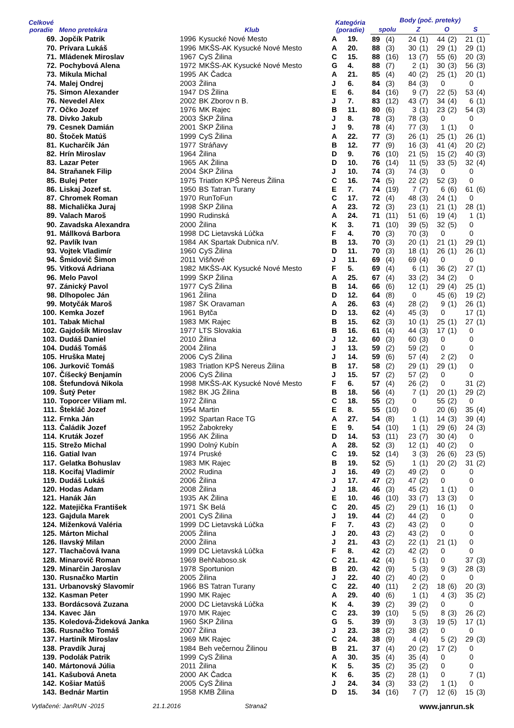| Celkové poradie | Meno pretekára | Klub | | Kategória (poradie) | | Body (poč. preteky) | | | | | | | |
| --- | --- | --- | --- | --- | --- | --- | --- | --- | --- | --- | --- | --- | --- |
| | | | | | | spolu | | Z | | O | | S | |
| 69. | Jopčík Patrik | 1996 | Kysucké Nové Mesto | A | 19. | 89 | (4) | 24 | (1) | 44 | (2) | 21 | (1) |
| 70. | Prívara Lukáš | 1996 | MKŠS-AK Kysucké Nové Mesto | A | 20. | 88 | (3) | 30 | (1) | 29 | (1) | 29 | (1) |
| 71. | Mládenek Miroslav | 1967 | CyS Žilina | C | 15. | 88 | (16) | 13 | (7) | 55 | (6) | 20 | (3) |
| 72. | Pochybová Alena | 1972 | MKŠS-AK Kysucké Nové Mesto | G | 4. | 88 | (7) | 2 | (1) | 30 | (3) | 56 | (3) |
| 73. | Mikula Michal | 1995 | AK Čadca | A | 21. | 85 | (4) | 40 | (2) | 25 | (1) | 20 | (1) |
| 74. | Malej Ondrej | 2003 | Žilina | J | 6. | 84 | (3) | 84 | (3) | 0 | | 0 | |
| 75. | Simon Alexander | 1947 | DS Žilina | E | 6. | 84 | (16) | 9 | (7) | 22 | (5) | 53 | (4) |
| 76. | Nevedel Alex | 2002 | BK Zborov n B. | J | 7. | 83 | (12) | 43 | (7) | 34 | (4) | 6 | (1) |
| 77. | Očko Jozef | 1976 | MK Rajec | B | 11. | 80 | (6) | 3 | (1) | 23 | (2) | 54 | (3) |
| 78. | Divko Jakub | 2003 | ŠKP Žilina | J | 8. | 78 | (3) | 78 | (3) | 0 | | 0 | |
| 79. | Cesnek Damián | 2001 | ŠKP Žilina | J | 9. | 78 | (4) | 77 | (3) | 1 | (1) | 0 | |
| 80. | Štoček Matúš | 1999 | CyS Žilina | A | 22. | 77 | (3) | 26 | (1) | 25 | (1) | 26 | (1) |
| 81. | Kucharčík Ján | 1977 | Stráňavy | B | 12. | 77 | (9) | 16 | (3) | 41 | (4) | 20 | (2) |
| 82. | Hrín Miroslav | 1964 | Žilina | D | 9. | 76 | (10) | 21 | (5) | 15 | (2) | 40 | (3) |
| 83. | Lazar Peter | 1965 | AK Žilina | D | 10. | 76 | (14) | 11 | (5) | 33 | (5) | 32 | (4) |
| 84. | Straňanek Filip | 2004 | ŠKP Žilina | J | 10. | 74 | (3) | 74 | (3) | 0 | | 0 | |
| 85. | Bulej Peter | 1975 | Triatlon KPŠ Nereus Žilina | C | 16. | 74 | (5) | 22 | (2) | 52 | (3) | 0 | |
| 86. | Liskaj Jozef st. | 1950 | BS Tatran Turany | E | 7. | 74 | (19) | 7 | (7) | 6 | (6) | 61 | (6) |
| 87. | Chromek Roman | 1970 | RunToFun | C | 17. | 72 | (4) | 48 | (3) | 24 | (1) | 0 | |
| 88. | Michalička Juraj | 1998 | ŠKP Žilina | A | 23. | 72 | (3) | 23 | (1) | 21 | (1) | 28 | (1) |
| 89. | Valach Maroš | 1990 | Rudinská | A | 24. | 71 | (11) | 51 | (6) | 19 | (4) | 1 | (1) |
| 90. | Zavadska Alexandra | 2000 | Žilina | K | 3. | 71 | (10) | 39 | (5) | 32 | (5) | 0 | |
| 91. | Mállková Barbora | 1998 | DC Lietavská Lúčka | F | 4. | 70 | (3) | 70 | (3) | 0 | | 0 | |
| 92. | Pavlík Ivan | 1984 | AK Spartak Dubnica n/V. | B | 13. | 70 | (3) | 20 | (1) | 21 | (1) | 29 | (1) |
| 93. | Vojtek Vladimír | 1960 | CyS Žilina | D | 11. | 70 | (3) | 18 | (1) | 26 | (1) | 26 | (1) |
| 94. | Šmidovič Šimon | 2011 | Višňové | J | 11. | 69 | (4) | 69 | (4) | 0 | | 0 | |
| 95. | Vitková Adriana | 1982 | MKŠS-AK Kysucké Nové Mesto | F | 5. | 69 | (4) | 6 | (1) | 36 | (2) | 27 | (1) |
| 96. | Melo Pavol | 1999 | ŠKP Žilina | A | 25. | 67 | (4) | 33 | (2) | 34 | (2) | 0 | |
| 97. | Zánický Pavol | 1977 | CyS Žilina | B | 14. | 66 | (6) | 12 | (1) | 29 | (4) | 25 | (1) |
| 98. | Dlhopolec Ján | 1961 | Žilina | D | 12. | 64 | (8) | 0 | | 45 | (6) | 19 | (2) |
| 99. | Motyčák Maroš | 1987 | ŠK Oravaman | A | 26. | 63 | (4) | 28 | (2) | 9 | (1) | 26 | (1) |
| 100. | Kemka Jozef | 1961 | Bytča | D | 13. | 62 | (4) | 45 | (3) | 0 | | 17 | (1) |
| 101. | Tabak Michal | 1983 | MK Rajec | B | 15. | 62 | (3) | 10 | (1) | 25 | (1) | 27 | (1) |
| 102. | Gajdošík Miroslav | 1977 | LTS Slovakia | B | 16. | 61 | (4) | 44 | (3) | 17 | (1) | 0 | |
| 103. | Dudáš Daniel | 2010 | Žilina | J | 12. | 60 | (3) | 60 | (3) | 0 | | 0 | |
| 104. | Dudáš Tomáš | 2004 | Žilina | J | 13. | 59 | (2) | 59 | (2) | 0 | | 0 | |
| 105. | Hruška Matej | 2006 | CyS Žilina | J | 14. | 59 | (6) | 57 | (4) | 2 | (2) | 0 | |
| 106. | Jurkovič Tomáš | 1983 | Triatlon KPŠ Nereus Žilina | B | 17. | 58 | (2) | 29 | (1) | 29 | (1) | 0 | |
| 107. | Číšecký Benjamín | 2006 | CyS Žilina | J | 15. | 57 | (2) | 57 | (2) | 0 | | 0 | |
| 108. | Štefundová Nikola | 1998 | MKŠS-AK Kysucké Nové Mesto | F | 6. | 57 | (4) | 26 | (2) | 0 | | 31 | (2) |
| 109. | Šutý Peter | 1982 | BK JG Žilina | B | 18. | 56 | (4) | 7 | (1) | 20 | (1) | 29 | (2) |
| 110. | Toporcer Viliam ml. | 1972 | Žilina | C | 18. | 55 | (2) | 0 | | 55 | (2) | 0 | |
| 111. | Štekláč Jozef | 1954 | Martin | E | 8. | 55 | (10) | 0 | | 20 | (6) | 35 | (4) |
| 112. | Frnka Ján | 1992 | Spartan Race TG | A | 27. | 54 | (8) | 1 | (1) | 14 | (3) | 39 | (4) |
| 113. | Čaládik Jozef | 1952 | Žabokreky | E | 9. | 54 | (10) | 1 | (1) | 29 | (6) | 24 | (3) |
| 114. | Kruták Jozef | 1956 | AK Žilina | D | 14. | 53 | (11) | 23 | (7) | 30 | (4) | 0 | |
| 115. | Strežo Michal | 1990 | Dolný Kubín | A | 28. | 52 | (3) | 12 | (1) | 40 | (2) | 0 | |
| 116. | Gatial Ivan | 1974 | Pruské | C | 19. | 52 | (14) | 3 | (3) | 26 | (6) | 23 | (5) |
| 117. | Gelatka Bohuslav | 1983 | MK Rajec | B | 19. | 52 | (5) | 1 | (1) | 20 | (2) | 31 | (2) |
| 118. | Kocifaj Vladimír | 2002 | Rudina | J | 16. | 49 | (2) | 49 | (2) | 0 | | 0 | |
| 119. | Dudáš Lukáš | 2006 | Žilina | J | 17. | 47 | (2) | 47 | (2) | 0 | | 0 | |
| 120. | Hodas Adam | 2008 | Žilina | J | 18. | 46 | (3) | 45 | (2) | 1 | (1) | 0 | |
| 121. | Hanák Ján | 1935 | AK Žilina | E | 10. | 46 | (10) | 33 | (7) | 13 | (3) | 0 | |
| 122. | Matejička František | 1971 | ŠK Belá | C | 20. | 45 | (2) | 29 | (1) | 16 | (1) | 0 | |
| 123. | Gajdula Marek | 2001 | CyS Žilina | J | 19. | 44 | (2) | 44 | (2) | 0 | | 0 | |
| 124. | Miženková Valéria | 1999 | DC Lietavská Lúčka | F | 7. | 43 | (2) | 43 | (2) | 0 | | 0 | |
| 125. | Márton Michal | 2005 | Žilina | J | 20. | 43 | (2) | 43 | (2) | 0 | | 0 | |
| 126. | Ilavský Milan | 2000 | Žilina | J | 21. | 43 | (2) | 22 | (1) | 21 | (1) | 0 | |
| 127. | Tlachačová Ivana | 1999 | DC Lietavská Lúčka | F | 8. | 42 | (2) | 42 | (2) | 0 | | 0 | |
| 128. | Minarovič Roman | 1969 | BehNaboso.sk | C | 21. | 42 | (4) | 5 | (1) | 0 | | 37 | (3) |
| 129. | Minarčin Jaroslav | 1978 | Sportunion | B | 20. | 42 | (9) | 5 | (3) | 9 | (3) | 28 | (3) |
| 130. | Rusnačko Martin | 2005 | Žilina | J | 22. | 40 | (2) | 40 | (2) | 0 | | 0 | |
| 131. | Urbanovský Slavomír | 1966 | BS Tatran Turany | C | 22. | 40 | (11) | 2 | (2) | 18 | (6) | 20 | (3) |
| 132. | Kasman Peter | 1990 | MK Rajec | A | 29. | 40 | (6) | 1 | (1) | 4 | (3) | 35 | (2) |
| 133. | Bordácsová Zuzana | 2000 | DC Lietavská Lúčka | K | 4. | 39 | (2) | 39 | (2) | 0 | | 0 | |
| 134. | Kavec Ján | 1970 | MK Rajec | C | 23. | 39 | (10) | 5 | (5) | 8 | (3) | 26 | (2) |
| 135. | Koledová-Žideková Janka | 1960 | ŠKP Žilina | G | 5. | 39 | (9) | 3 | (3) | 19 | (5) | 17 | (1) |
| 136. | Rusnačko Tomáš | 2007 | Žilina | J | 23. | 38 | (2) | 38 | (2) | 0 | | 0 | |
| 137. | Hartiník Miroslav | 1969 | MK Rajec | C | 24. | 38 | (9) | 4 | (4) | 5 | (2) | 29 | (3) |
| 138. | Pravdík Juraj | 1984 | Beh večernou Žilinou | B | 21. | 37 | (4) | 20 | (2) | 17 | (2) | 0 | |
| 139. | Podolák Patrik | 1999 | CyS Žilina | A | 30. | 35 | (4) | 35 | (4) | 0 | | 0 | |
| 140. | Mártonová Júlia | 2011 | Žilina | K | 5. | 35 | (2) | 35 | (2) | 0 | | 0 | |
| 141. | Kašubová Aneta | 2000 | AK Čadca | K | 6. | 35 | (2) | 28 | (1) | 0 | | 7 | (1) |
| 142. | Košiar Matúš | 2005 | CyS Žilina | J | 24. | 34 | (3) | 33 | (2) | 1 | (1) | 0 | |
| 143. | Bednár Martin | 1958 | KMB Žilina | D | 15. | 34 | (16) | 7 | (7) | 12 | (6) | 15 | (3) |
Vytlačené: JanRUN -2015 21.1.2016 Strana2 www.janrun.sk